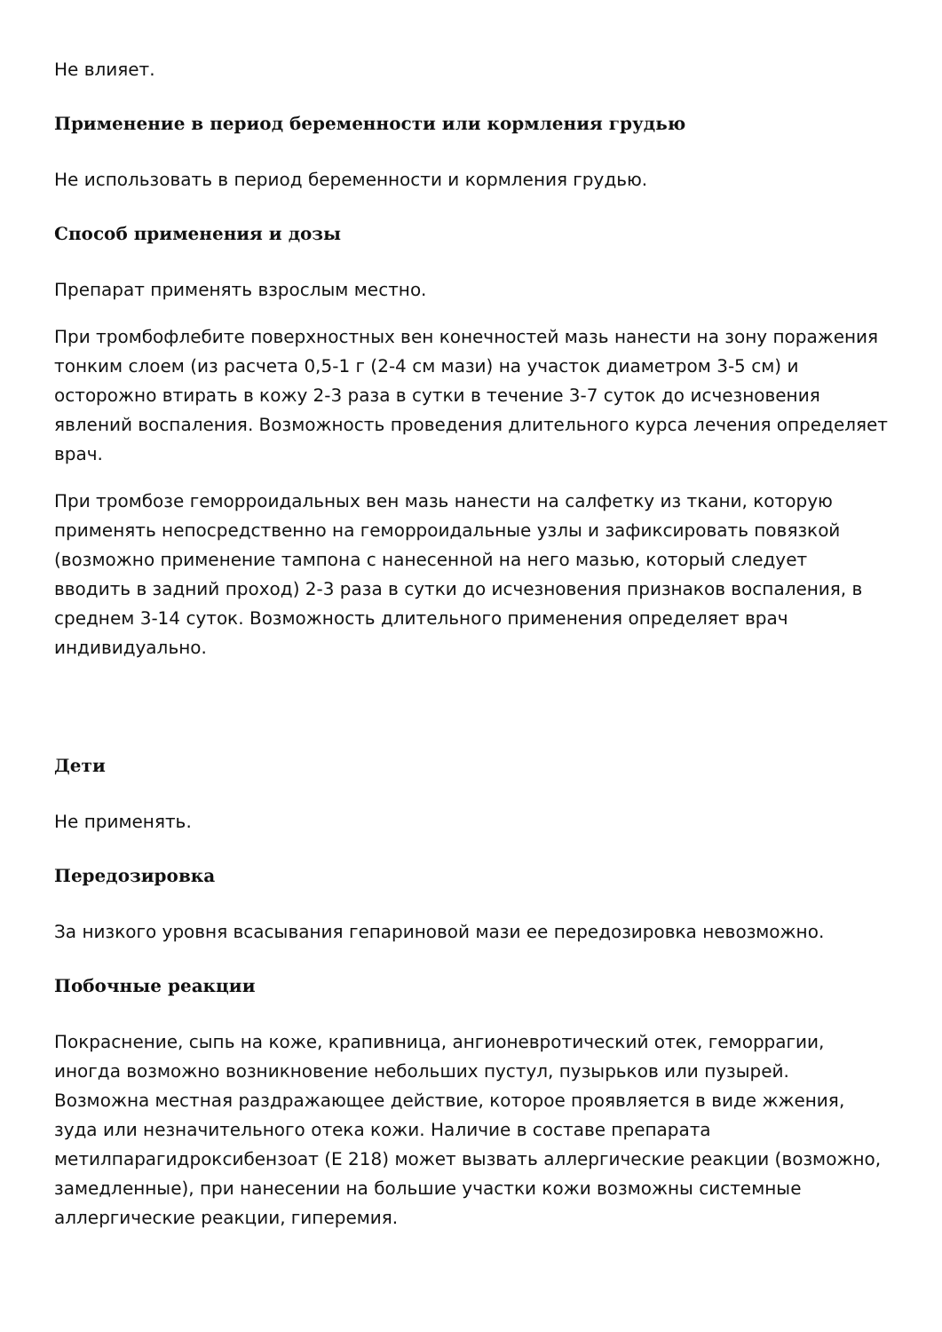Не влияет.
Применение в период беременности или кормления грудью
Не использовать в период беременности и кормления грудью.
Способ применения и дозы
Препарат применять взрослым местно.
При тромбофлебите поверхностных вен конечностей мазь нанести на зону поражения тонким слоем (из расчета 0,5-1 г (2-4 см мази) на участок диаметром 3-5 см) и осторожно втирать в кожу 2-3 раза в сутки в течение 3-7 суток до исчезновения явлений воспаления. Возможность проведения длительного курса лечения определяет врач.
При тромбозе геморроидальных вен мазь нанести на салфетку из ткани, которую применять непосредственно на геморроидальные узлы и зафиксировать повязкой (возможно применение тампона с нанесенной на него мазью, который следует вводить в задний проход) 2-3 раза в сутки до исчезновения признаков воспаления, в среднем 3-14 суток. Возможность длительного применения определяет врач индивидуально.
Дети
Не применять.
Передозировка
За низкого уровня всасывания гепариновой мази ее передозировка невозможно.
Побочные реакции
Покраснение, сыпь на коже, крапивница, ангионевротический отек, геморрагии, иногда возможно возникновение небольших пустул, пузырьков или пузырей. Возможна местная раздражающее действие, которое проявляется в виде жжения, зуда или незначительного отека кожи. Наличие в составе препарата метилпарагидроксибензоат (E 218) может вызвать аллергические реакции (возможно, замедленные), при нанесении на большие участки кожи возможны системные аллергические реакции, гиперемия.